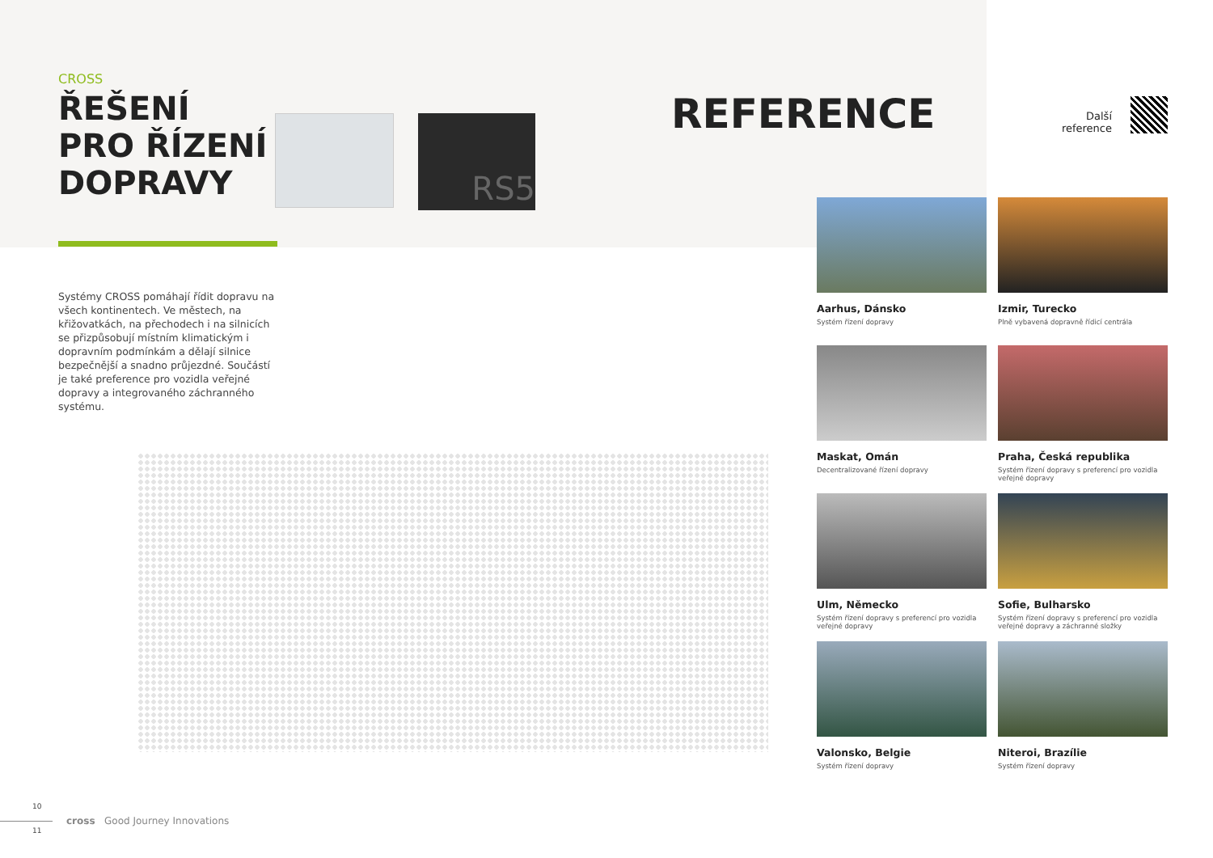CROSS
ŘEŠENÍ
PRO ŘÍZENÍ
DOPRAVY
RS5
Systémy CROSS pomáhají řídit dopravu na všech kontinentech. Ve městech, na křižovatkách, na přechodech i na silnicích se přizpůsobují místním klimatickým i dopravním podmínkám a dělají silnice bezpečnější a snadno průjezdné. Součástí je také preference pro vozidla veřejné dopravy a integrovaného záchranného systému.
REFERENCE
Další reference
Aarhus, Dánsko
Systém řízení dopravy
Izmir, Turecko
Plně vybavená dopravně řídicí centrála
Maskat, Omán
Decentralizované řízení dopravy
Praha, Česká republika
Systém řízení dopravy s preferencí pro vozidla veřejné dopravy
Ulm, Německo
Systém řízení dopravy s preferencí pro vozidla veřejné dopravy
Sofie, Bulharsko
Systém řízení dopravy s preferencí pro vozidla veřejné dopravy a záchranné složky
Valonsko, Belgie
Systém řízení dopravy
Niteroi, Brazílie
Systém řízení dopravy
10
11
cross Good Journey Innovations